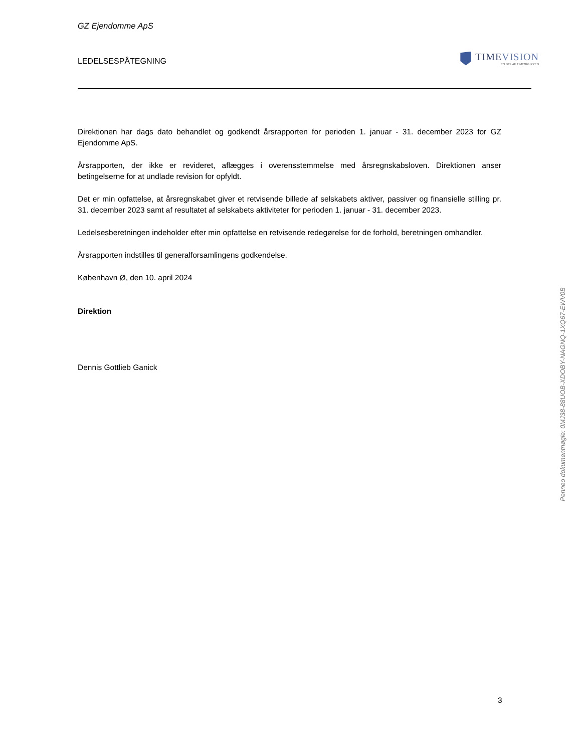GZ Ejendomme ApS
LEDELSESPÅTEGNING
TIMEVISION
EN DEL AF TIMEGRUPPEN
Direktionen har dags dato behandlet og godkendt årsrapporten for perioden 1. januar - 31. december 2023 for GZ Ejendomme ApS.
Årsrapporten, der ikke er revideret, aflægges i overensstemmelse med årsregnskabsloven. Direktionen anser betingelserne for at undlade revision for opfyldt.
Det er min opfattelse, at årsregnskabet giver et retvisende billede af selskabets aktiver, passiver og finansielle stilling pr. 31. december 2023 samt af resultatet af selskabets aktiviteter for perioden 1. januar - 31. december 2023.
Ledelsesberetningen indeholder efter min opfattelse en retvisende redegørelse for de forhold, beretningen omhandler.
Årsrapporten indstilles til generalforsamlingens godkendelse.
København Ø, den 10. april 2024
Direktion
Dennis Gottlieb Ganick
Penneo dokumentnøgle: 0MJ38-88UOB-XDOBY-NAGNQ-1XQ67-EWV0B
3